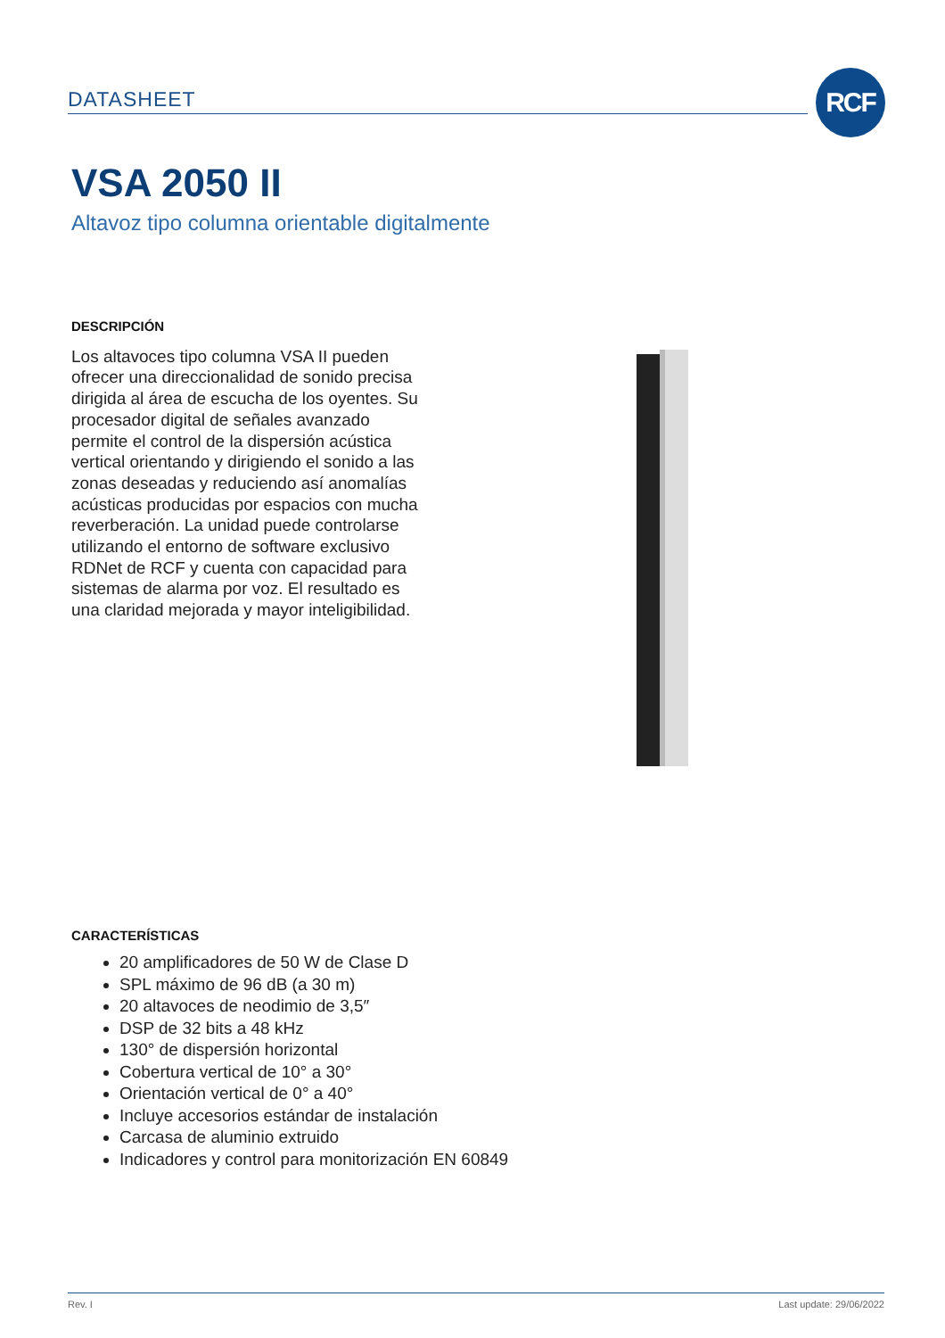DATASHEET RCF
VSA 2050 II
Altavoz tipo columna orientable digitalmente
DESCRIPCIÓN
Los altavoces tipo columna VSA II pueden ofrecer una direccionalidad de sonido precisa dirigida al área de escucha de los oyentes. Su procesador digital de señales avanzado permite el control de la dispersión acústica vertical orientando y dirigiendo el sonido a las zonas deseadas y reduciendo así anomalías acústicas producidas por espacios con mucha reverberación. La unidad puede controlarse utilizando el entorno de software exclusivo RDNet de RCF y cuenta con capacidad para sistemas de alarma por voz. El resultado es una claridad mejorada y mayor inteligibilidad.
CARACTERÍSTICAS
20 amplificadores de 50 W de Clase D
SPL máximo de 96 dB (a 30 m)
20 altavoces de neodimio de 3,5″
DSP de 32 bits a 48 kHz
130° de dispersión horizontal
Cobertura vertical de 10° a 30°
Orientación vertical de 0° a 40°
Incluye accesorios estándar de instalación
Carcasa de aluminio extruido
Indicadores y control para monitorización EN 60849
Rev. I Last update: 29/06/2022